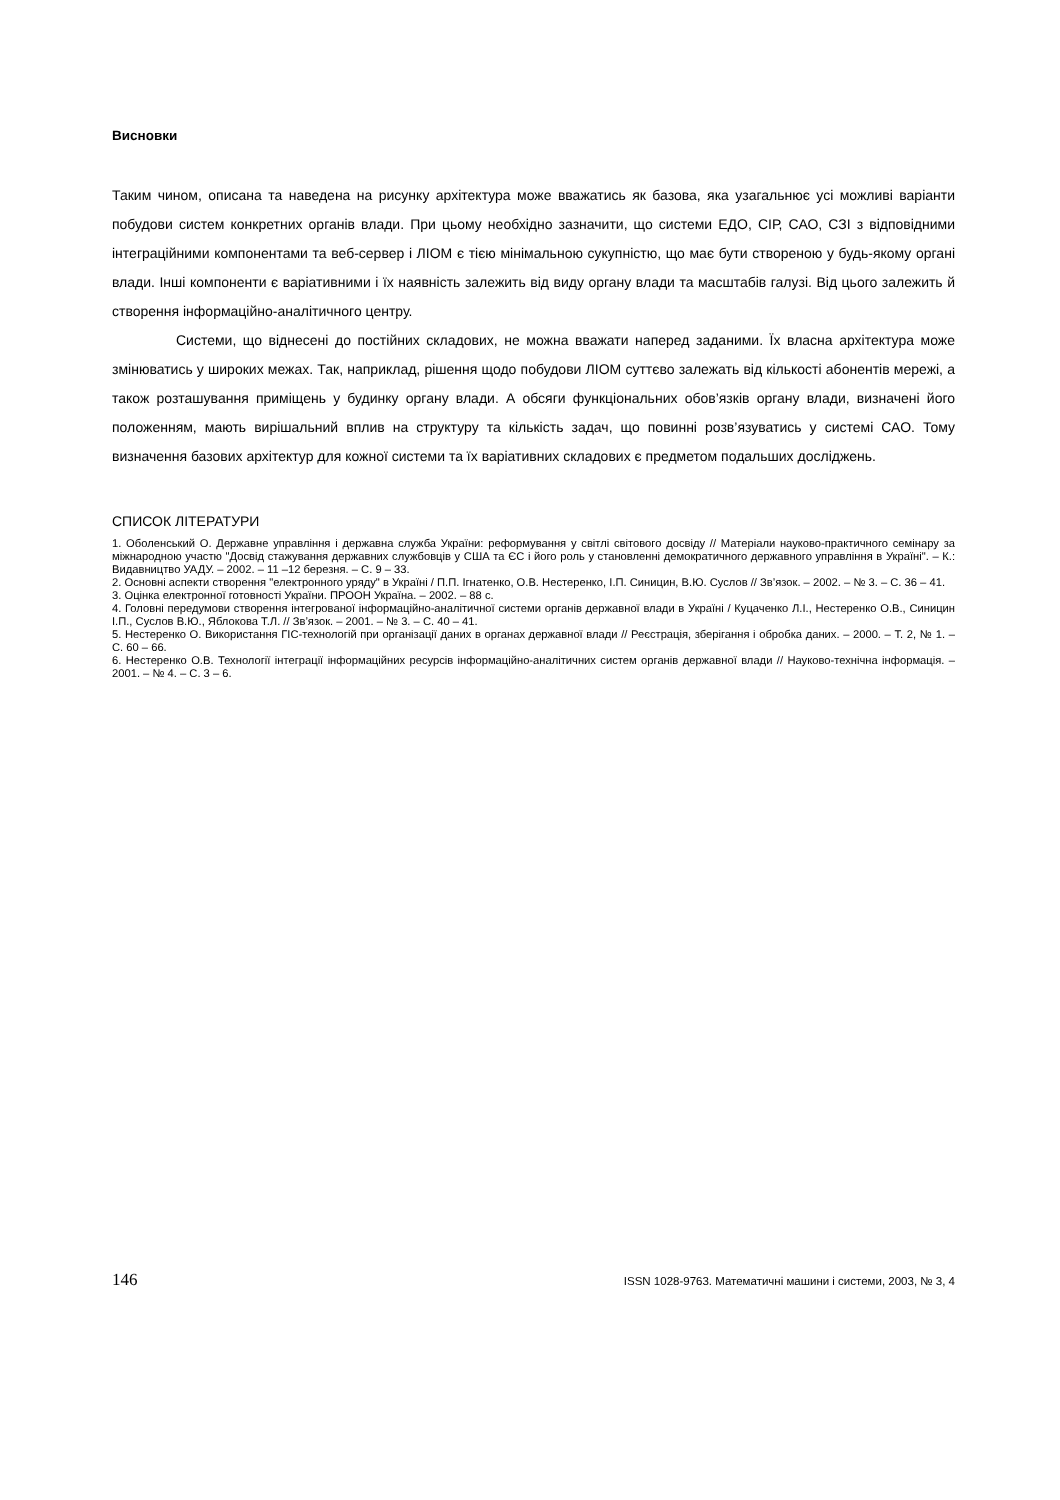Висновки
Таким чином, описана та наведена на рисунку архітектура може вважатись як базова, яка узагальнює усі можливі варіанти побудови систем конкретних органів влади. При цьому необхідно зазначити, що системи ЕДО, СІР, САО, СЗІ з відповідними інтеграційними компонентами та веб-сервер і ЛІОМ є тією мінімальною сукупністю, що має бути створеною у будь-якому органі влади. Інші компоненти є варіативними і їх наявність залежить від виду органу влади та масштабів галузі. Від цього залежить й створення інформаційно-аналітичного центру.
Системи, що віднесені до постійних складових, не можна вважати наперед заданими. Їх власна архітектура може змінюватись у широких межах. Так, наприклад, рішення щодо побудови ЛІОМ суттєво залежать від кількості абонентів мережі, а також розташування приміщень у будинку органу влади. А обсяги функціональних обов’язків органу влади, визначені його положенням, мають вирішальний вплив на структуру та кількість задач, що повинні розв’язуватись у системі САО. Тому визначення базових архітектур для кожної системи та їх варіативних складових є предметом подальших досліджень.
СПИСОК ЛІТЕРАТУРИ
1. Оболенський О. Державне управління і державна служба України: реформування у світлі світового досвіду // Матеріали науково-практичного семінару за міжнародною участю "Досвід стажування державних службовців у США та ЄС і його роль у становленні демократичного державного управління в Україні". – К.: Видавництво УАДУ. – 2002. – 11 –12 березня. – С. 9 – 33.
2. Основні аспекти створення "електронного уряду" в Україні / П.П. Ігнатенко, О.В. Нестеренко, І.П. Синицин, В.Ю. Суслов // Зв’язок. – 2002. – № 3. – С. 36 – 41.
3. Оцінка електронної готовності України. ПРООН Україна. – 2002. – 88 с.
4. Головні передумови створення інтегрованої інформаційно-аналітичної системи органів державної влади в Україні / Куцаченко Л.І., Нестеренко О.В., Синицин І.П., Суслов В.Ю., Яблокова Т.Л. // Зв’язок. – 2001. – № 3. – С. 40 – 41.
5. Нестеренко О. Використання ГІС-технологій при організації даних в органах державної влади // Реєстрація, зберігання і обробка даних. – 2000. – Т. 2, № 1. – С. 60 – 66.
6. Нестеренко О.В. Технології інтеграції інформаційних ресурсів інформаційно-аналітичних систем органів державної влади // Науково-технічна інформація. – 2001. – № 4. – С. 3 – 6.
146 ISSN 1028-9763. Математичні машини і системи, 2003, № 3, 4